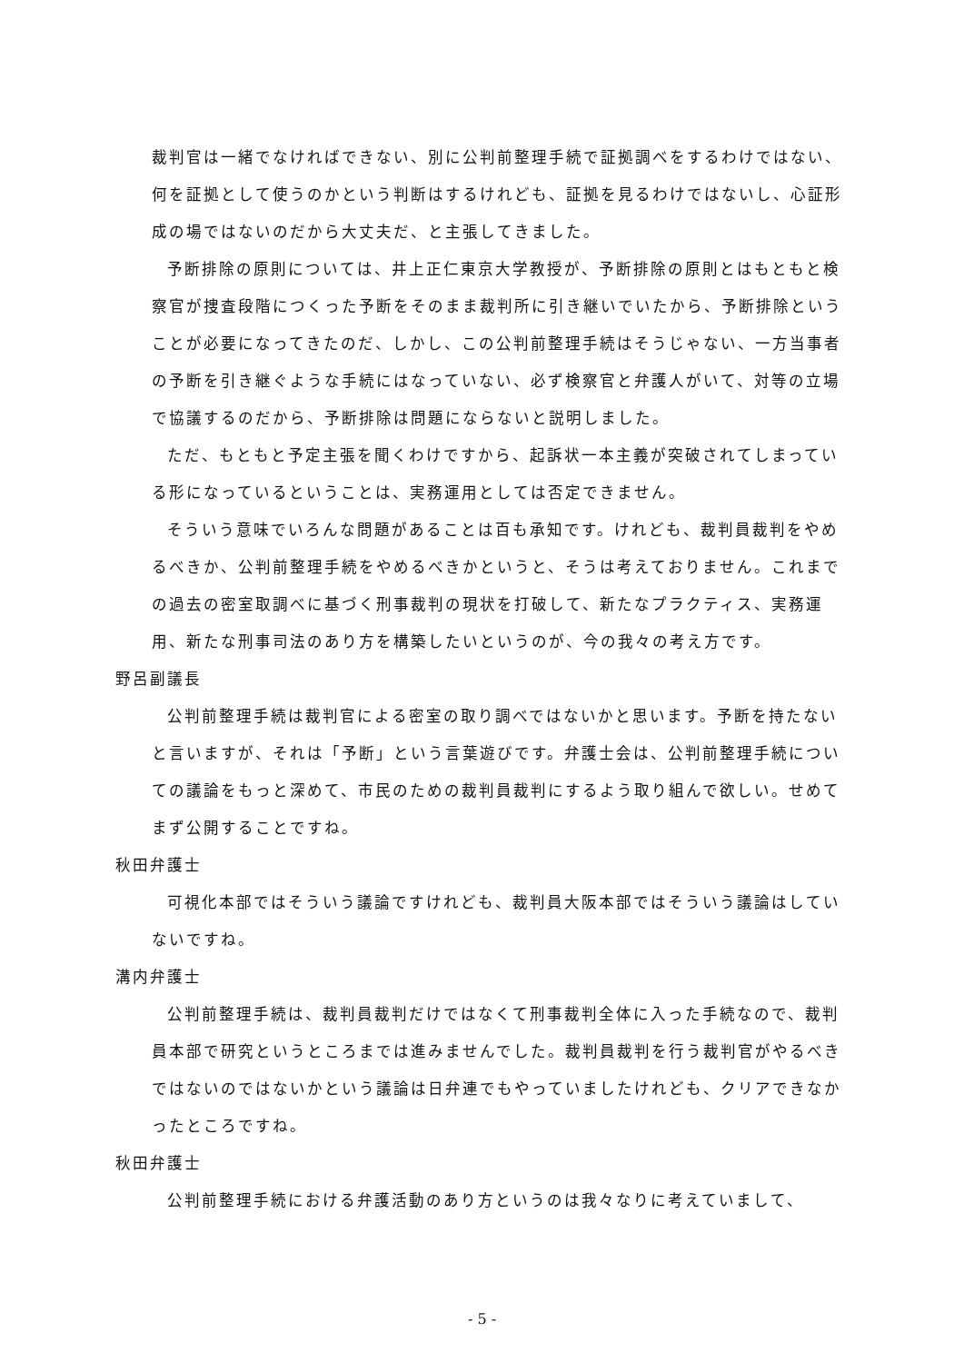裁判官は一緒でなければできない、別に公判前整理手続で証拠調べをするわけではない、何を証拠として使うのかという判断はするけれども、証拠を見るわけではないし、心証形成の場ではないのだから大丈夫だ、と主張してきました。
予断排除の原則については、井上正仁東京大学教授が、予断排除の原則とはもともと検察官が捜査段階につくった予断をそのまま裁判所に引き継いでいたから、予断排除ということが必要になってきたのだ、しかし、この公判前整理手続はそうじゃない、一方当事者の予断を引き継ぐような手続にはなっていない、必ず検察官と弁護人がいて、対等の立場で協議するのだから、予断排除は問題にならないと説明しました。
ただ、もともと予定主張を聞くわけですから、起訴状一本主義が突破されてしまっている形になっているということは、実務運用としては否定できません。
そういう意味でいろんな問題があることは百も承知です。けれども、裁判員裁判をやめるべきか、公判前整理手続をやめるべきかというと、そうは考えておりません。これまでの過去の密室取調べに基づく刑事裁判の現状を打破して、新たなプラクティス、実務運用、新たな刑事司法のあり方を構築したいというのが、今の我々の考え方です。
野呂副議長
公判前整理手続は裁判官による密室の取り調べではないかと思います。予断を持たないと言いますが、それは「予断」という言葉遊びです。弁護士会は、公判前整理手続についての議論をもっと深めて、市民のための裁判員裁判にするよう取り組んで欲しい。せめてまず公開することですね。
秋田弁護士
可視化本部ではそういう議論ですけれども、裁判員大阪本部ではそういう議論はしていないですね。
溝内弁護士
公判前整理手続は、裁判員裁判だけではなくて刑事裁判全体に入った手続なので、裁判員本部で研究というところまでは進みませんでした。裁判員裁判を行う裁判官がやるべきではないのではないかという議論は日弁連でもやっていましたけれども、クリアできなかったところですね。
秋田弁護士
公判前整理手続における弁護活動のあり方というのは我々なりに考えていまして、
- 5 -